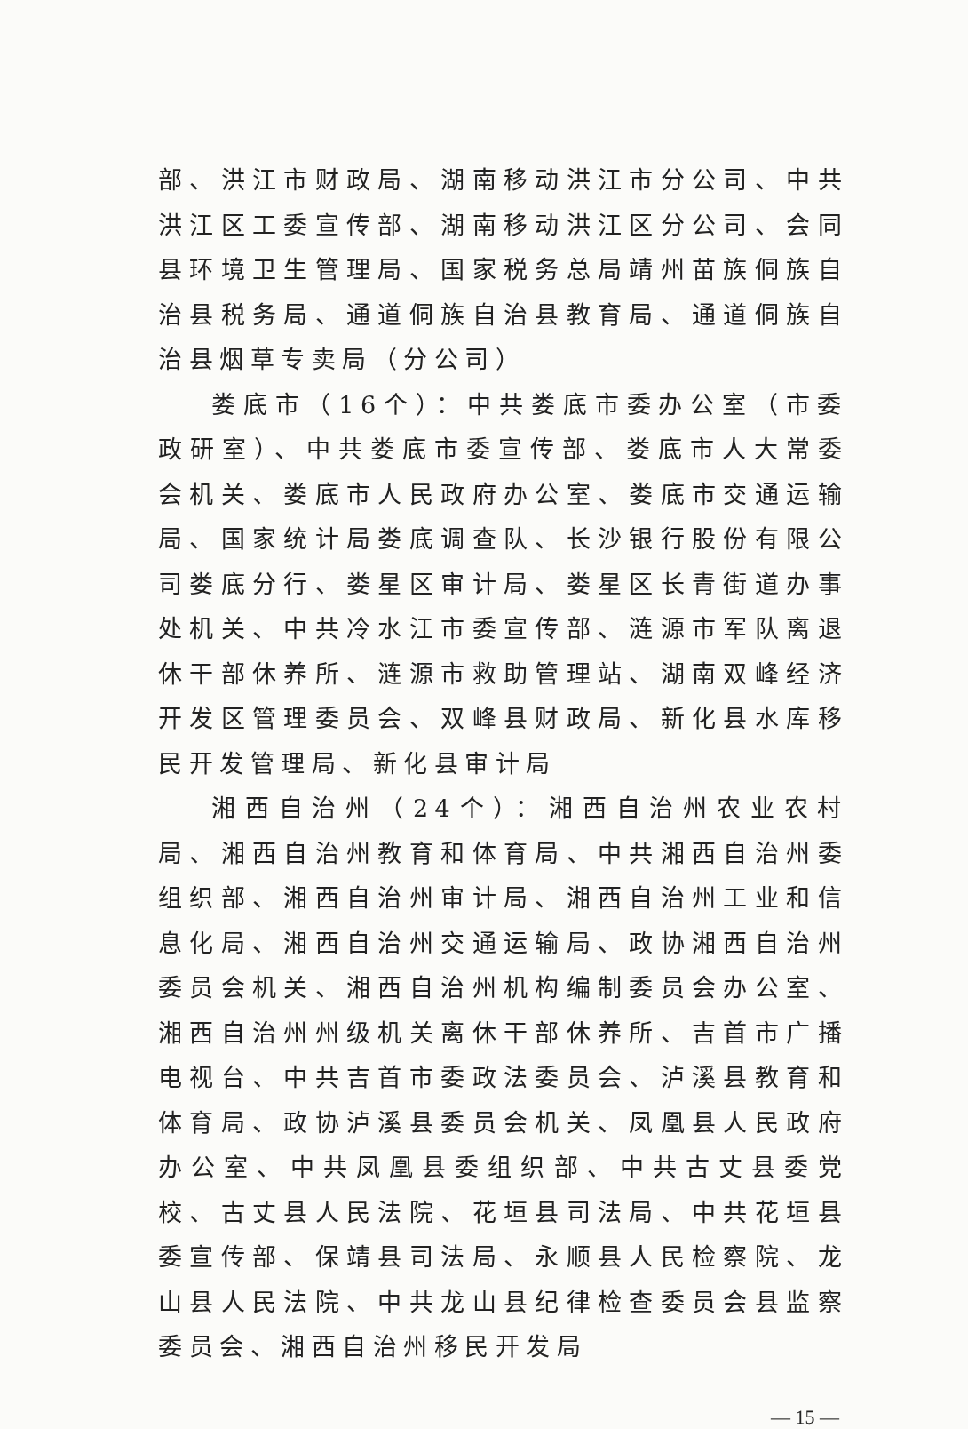部、洪江市财政局、湖南移动洪江市分公司、中共洪江区工委宣传部、湖南移动洪江区分公司、会同县环境卫生管理局、国家税务总局靖州苗族侗族自治县税务局、通道侗族自治县教育局、通道侗族自治县烟草专卖局（分公司）
娄底市（16个）：中共娄底市委办公室（市委政研室）、中共娄底市委宣传部、娄底市人大常委会机关、娄底市人民政府办公室、娄底市交通运输局、国家统计局娄底调查队、长沙银行股份有限公司娄底分行、娄星区审计局、娄星区长青街道办事处机关、中共冷水江市委宣传部、涟源市军队离退休干部休养所、涟源市救助管理站、湖南双峰经济开发区管理委员会、双峰县财政局、新化县水库移民开发管理局、新化县审计局
湘西自治州（24个）：湘西自治州农业农村局、湘西自治州教育和体育局、中共湘西自治州委组织部、湘西自治州审计局、湘西自治州工业和信息化局、湘西自治州交通运输局、政协湘西自治州委员会机关、湘西自治州机构编制委员会办公室、湘西自治州州级机关离休干部休养所、吉首市广播电视台、中共吉首市委政法委员会、泸溪县教育和体育局、政协泸溪县委员会机关、凤凰县人民政府办公室、中共凤凰县委组织部、中共古丈县委党校、古丈县人民法院、花垣县司法局、中共花垣县委宣传部、保靖县司法局、永顺县人民检察院、龙山县人民法院、中共龙山县纪律检查委员会县监察委员会、湘西自治州移民开发局
— 15 —